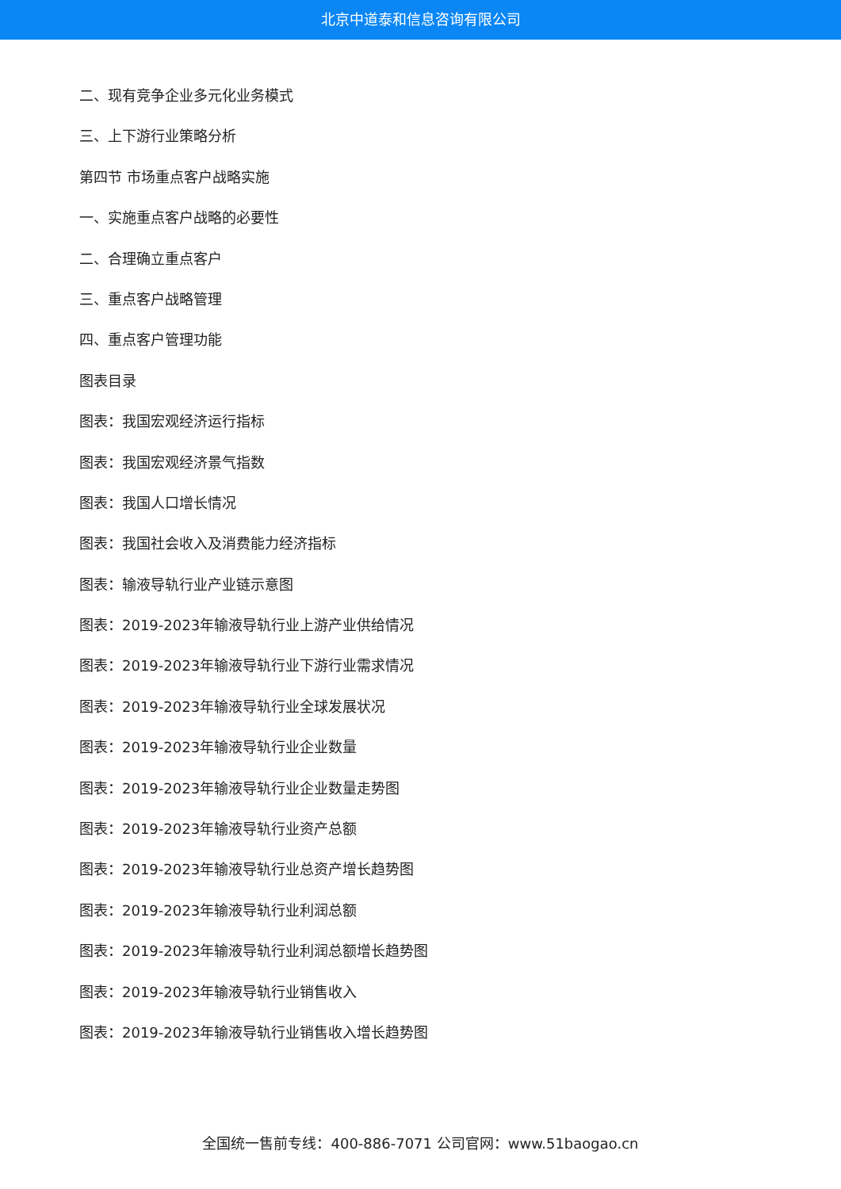北京中道泰和信息咨询有限公司
二、现有竞争企业多元化业务模式
三、上下游行业策略分析
第四节 市场重点客户战略实施
一、实施重点客户战略的必要性
二、合理确立重点客户
三、重点客户战略管理
四、重点客户管理功能
图表目录
图表：我国宏观经济运行指标
图表：我国宏观经济景气指数
图表：我国人口增长情况
图表：我国社会收入及消费能力经济指标
图表：输液导轨行业产业链示意图
图表：2019-2023年输液导轨行业上游产业供给情况
图表：2019-2023年输液导轨行业下游行业需求情况
图表：2019-2023年输液导轨行业全球发展状况
图表：2019-2023年输液导轨行业企业数量
图表：2019-2023年输液导轨行业企业数量走势图
图表：2019-2023年输液导轨行业资产总额
图表：2019-2023年输液导轨行业总资产增长趋势图
图表：2019-2023年输液导轨行业利润总额
图表：2019-2023年输液导轨行业利润总额增长趋势图
图表：2019-2023年输液导轨行业销售收入
图表：2019-2023年输液导轨行业销售收入增长趋势图
全国统一售前专线：400-886-7071 公司官网：www.51baogao.cn